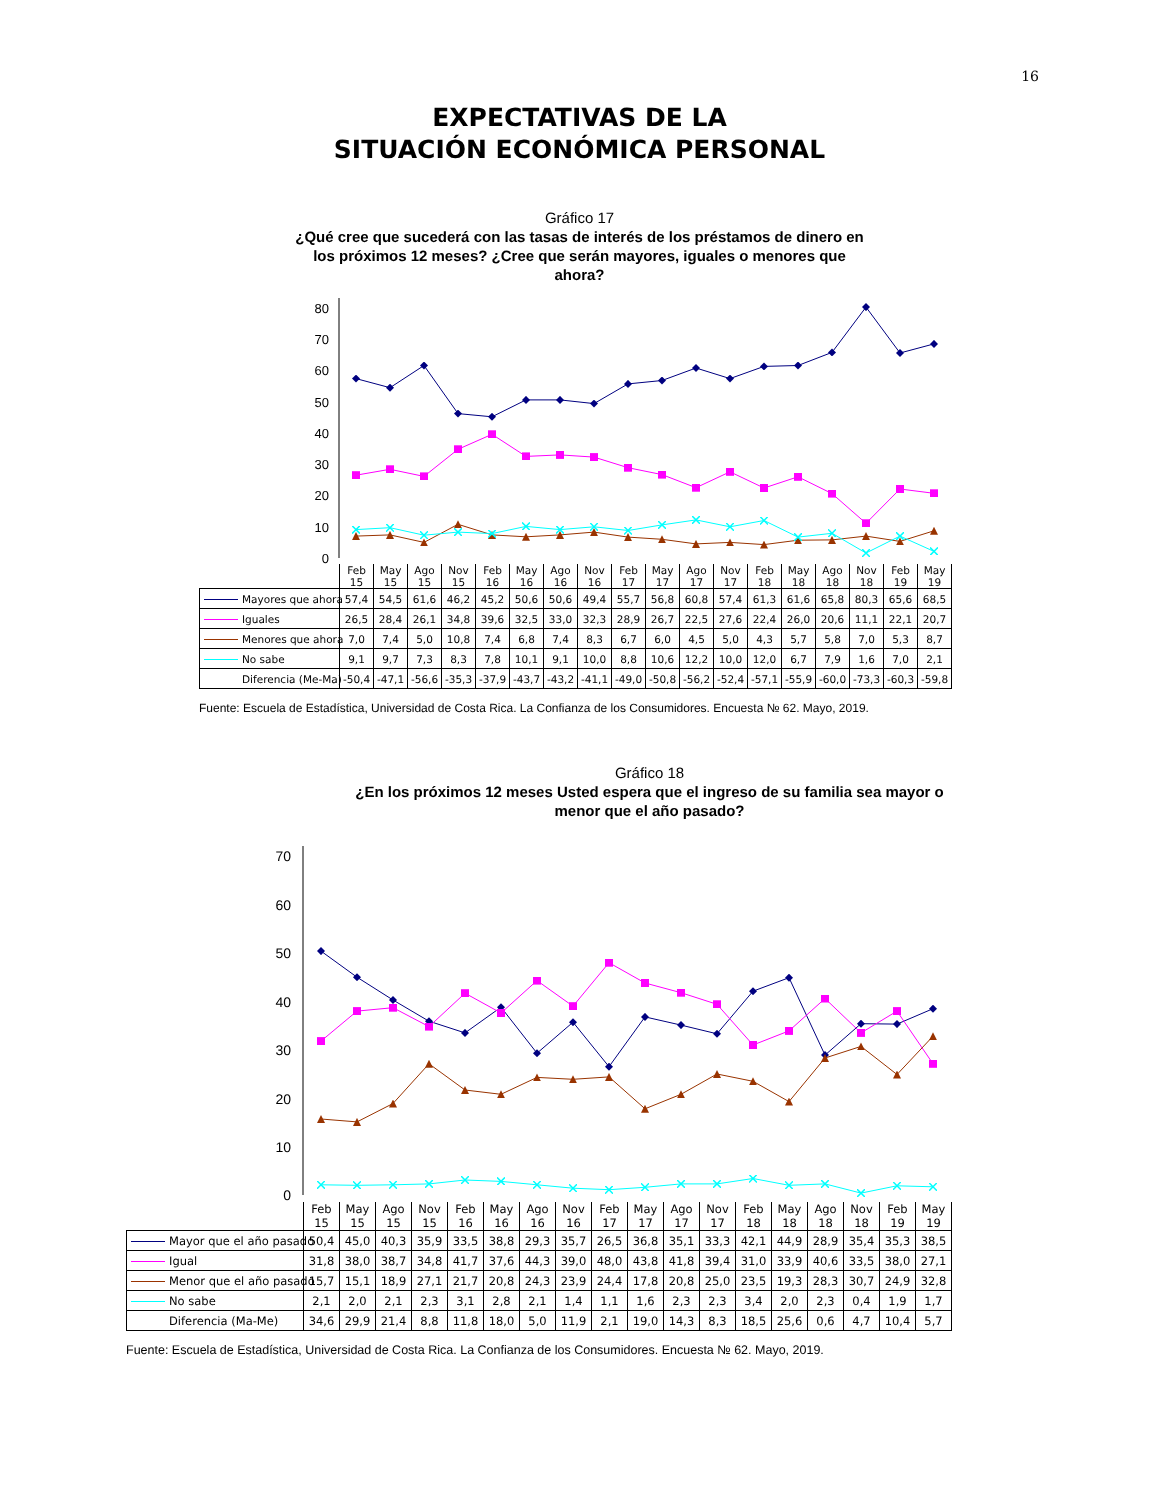16
EXPECTATIVAS DE LA
SITUACIÓN ECONÓMICA PERSONAL
Gráfico 17
¿Qué cree que sucederá con las tasas de interés de los préstamos de dinero en
los próximos 12 meses? ¿Cree que serán mayores, iguales o menores que
ahora?
80
70
60
50
40
30
20
10
0
| | Feb 15 | May 15 | Ago 15 | Nov 15 | Feb 16 | May 16 | Ago 16 | Nov 16 | Feb 17 | May 17 | Ago 17 | Nov 17 | Feb 18 | May 18 | Ago 18 | Nov 18 | Feb 19 | May 19 |
| --- | --- | --- | --- | --- | --- | --- | --- | --- | --- | --- | --- | --- | --- | --- | --- | --- | --- | --- |
| Mayores que ahora | 57,4 | 54,5 | 61,6 | 46,2 | 45,2 | 50,6 | 50,6 | 49,4 | 55,7 | 56,8 | 60,8 | 57,4 | 61,3 | 61,6 | 65,8 | 80,3 | 65,6 | 68,5 |
| Iguales | 26,5 | 28,4 | 26,1 | 34,8 | 39,6 | 32,5 | 33,0 | 32,3 | 28,9 | 26,7 | 22,5 | 27,6 | 22,4 | 26,0 | 20,6 | 11,1 | 22,1 | 20,7 |
| Menores que ahora | 7,0 | 7,4 | 5,0 | 10,8 | 7,4 | 6,8 | 7,4 | 8,3 | 6,7 | 6,0 | 4,5 | 5,0 | 4,3 | 5,7 | 5,8 | 7,0 | 5,3 | 8,7 |
| No sabe | 9,1 | 9,7 | 7,3 | 8,3 | 7,8 | 10,1 | 9,1 | 10,0 | 8,8 | 10,6 | 12,2 | 10,0 | 12,0 | 6,7 | 7,9 | 1,6 | 7,0 | 2,1 |
| Diferencia (Me-Ma) | -50,4 | -47,1 | -56,6 | -35,3 | -37,9 | -43,7 | -43,2 | -41,1 | -49,0 | -50,8 | -56,2 | -52,4 | -57,1 | -55,9 | -60,0 | -73,3 | -60,3 | -59,8 |
Fuente: Escuela de Estadística, Universidad de Costa Rica. La Confianza de los Consumidores. Encuesta № 62. Mayo, 2019.
Gráfico 18
¿En los próximos 12 meses Usted espera que el ingreso de su familia sea mayor o
menor que el año pasado?
70
60
50
40
30
20
10
0
| | Feb 15 | May 15 | Ago 15 | Nov 15 | Feb 16 | May 16 | Ago 16 | Nov 16 | Feb 17 | May 17 | Ago 17 | Nov 17 | Feb 18 | May 18 | Ago 18 | Nov 18 | Feb 19 | May 19 |
| --- | --- | --- | --- | --- | --- | --- | --- | --- | --- | --- | --- | --- | --- | --- | --- | --- | --- | --- |
| Mayor que el año pasado | 50,4 | 45,0 | 40,3 | 35,9 | 33,5 | 38,8 | 29,3 | 35,7 | 26,5 | 36,8 | 35,1 | 33,3 | 42,1 | 44,9 | 28,9 | 35,4 | 35,3 | 38,5 |
| Igual | 31,8 | 38,0 | 38,7 | 34,8 | 41,7 | 37,6 | 44,3 | 39,0 | 48,0 | 43,8 | 41,8 | 39,4 | 31,0 | 33,9 | 40,6 | 33,5 | 38,0 | 27,1 |
| Menor que el año pasado | 15,7 | 15,1 | 18,9 | 27,1 | 21,7 | 20,8 | 24,3 | 23,9 | 24,4 | 17,8 | 20,8 | 25,0 | 23,5 | 19,3 | 28,3 | 30,7 | 24,9 | 32,8 |
| No sabe | 2,1 | 2,0 | 2,1 | 2,3 | 3,1 | 2,8 | 2,1 | 1,4 | 1,1 | 1,6 | 2,3 | 2,3 | 3,4 | 2,0 | 2,3 | 0,4 | 1,9 | 1,7 |
| Diferencia (Ma-Me) | 34,6 | 29,9 | 21,4 | 8,8 | 11,8 | 18,0 | 5,0 | 11,9 | 2,1 | 19,0 | 14,3 | 8,3 | 18,5 | 25,6 | 0,6 | 4,7 | 10,4 | 5,7 |
Fuente: Escuela de Estadística, Universidad de Costa Rica. La Confianza de los Consumidores. Encuesta № 62. Mayo, 2019.